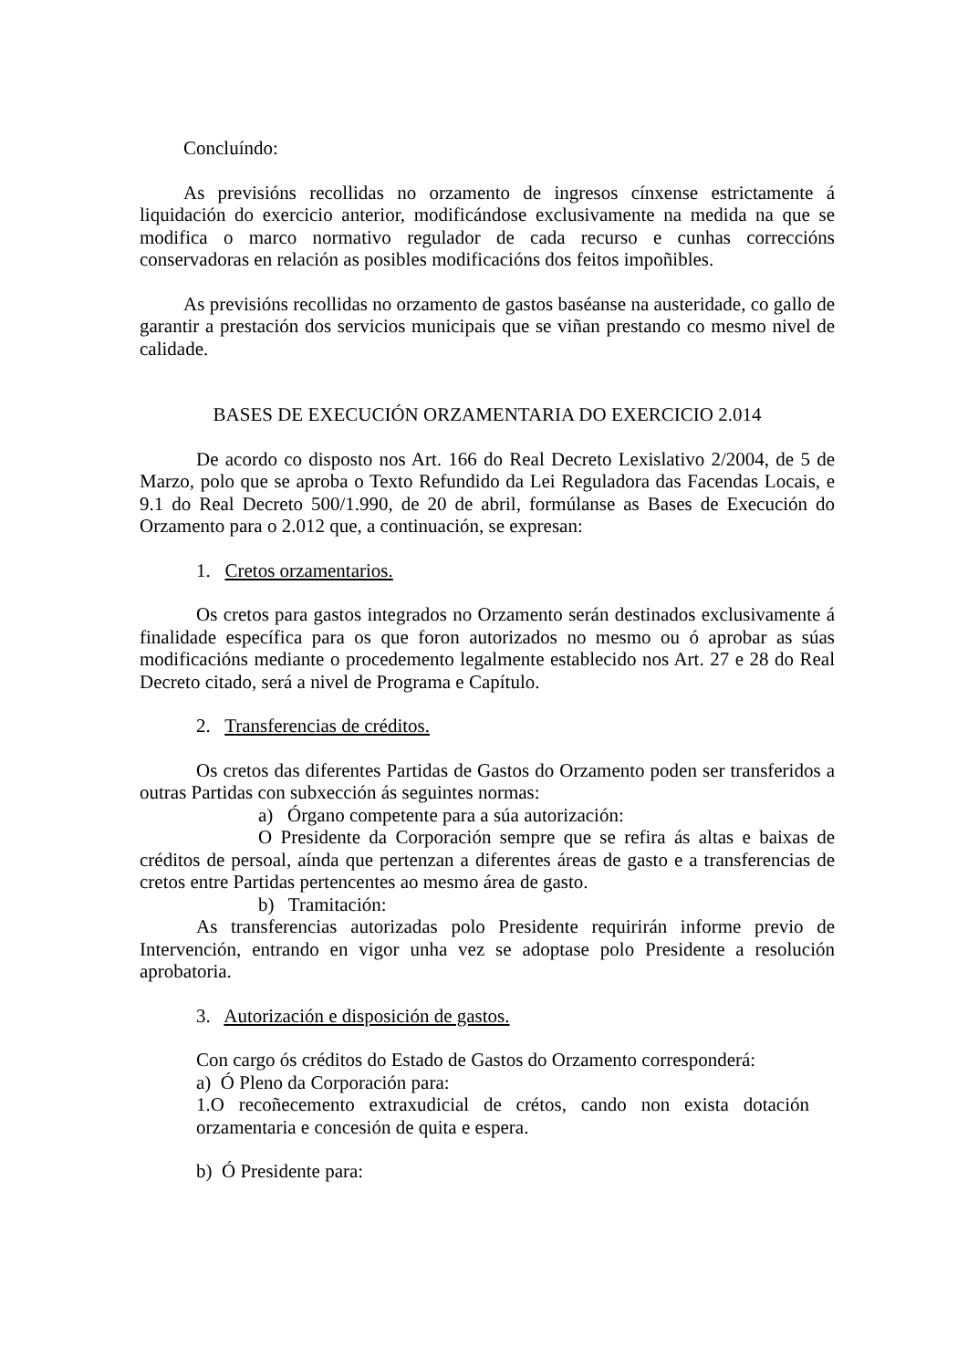Concluíndo:
As previsións recollidas no orzamento de ingresos cínxense estrictamente á liquidación do exercicio anterior, modificándose exclusivamente na medida na que se modifica o marco normativo regulador de cada recurso e cunhas correccións conservadoras en relación as posibles modificacións dos feitos impoñibles.
As previsións recollidas no orzamento de gastos baséanse na austeridade, co gallo de garantir a prestación dos servicios municipais que se viñan prestando co mesmo nivel de calidade.
BASES DE EXECUCIÓN ORZAMENTARIA DO EXERCICIO 2.014
De acordo co disposto nos Art. 166 do Real Decreto Lexislativo 2/2004, de 5 de Marzo, polo que se aproba o Texto Refundido da Lei Reguladora das Facendas Locais, e 9.1 do Real Decreto 500/1.990, de 20 de abril, formúlanse as Bases de Execución do Orzamento para o 2.012 que, a continuación, se expresan:
1. Cretos orzamentarios.
Os cretos para gastos integrados no Orzamento serán destinados exclusivamente á finalidade específica para os que foron autorizados no mesmo ou ó aprobar as súas modificacións mediante o procedemento legalmente establecido nos Art. 27 e 28 do Real Decreto citado, será a nivel de Programa e Capítulo.
2. Transferencias de créditos.
Os cretos das diferentes Partidas de Gastos do Orzamento poden ser transferidos a outras Partidas con subxección ás seguintes normas:
a) Órgano competente para a súa autorización:
O Presidente da Corporación sempre que se refira ás altas e baixas de créditos de persoal, aínda que pertenzan a diferentes áreas de gasto e a transferencias de cretos entre Partidas pertencentes ao mesmo área de gasto.
b) Tramitación:
As transferencias autorizadas polo Presidente requirirán informe previo de Intervención, entrando en vigor unha vez se adoptase polo Presidente a resolución aprobatoria.
3. Autorización e disposición de gastos.
Con cargo ós créditos do Estado de Gastos do Orzamento corresponderá:
a) Ó Pleno da Corporación para:
1.O recoñecemento extraxudicial de crétos, cando non exista dotación orzamentaria e concesión de quita e espera.
b) Ó Presidente para: